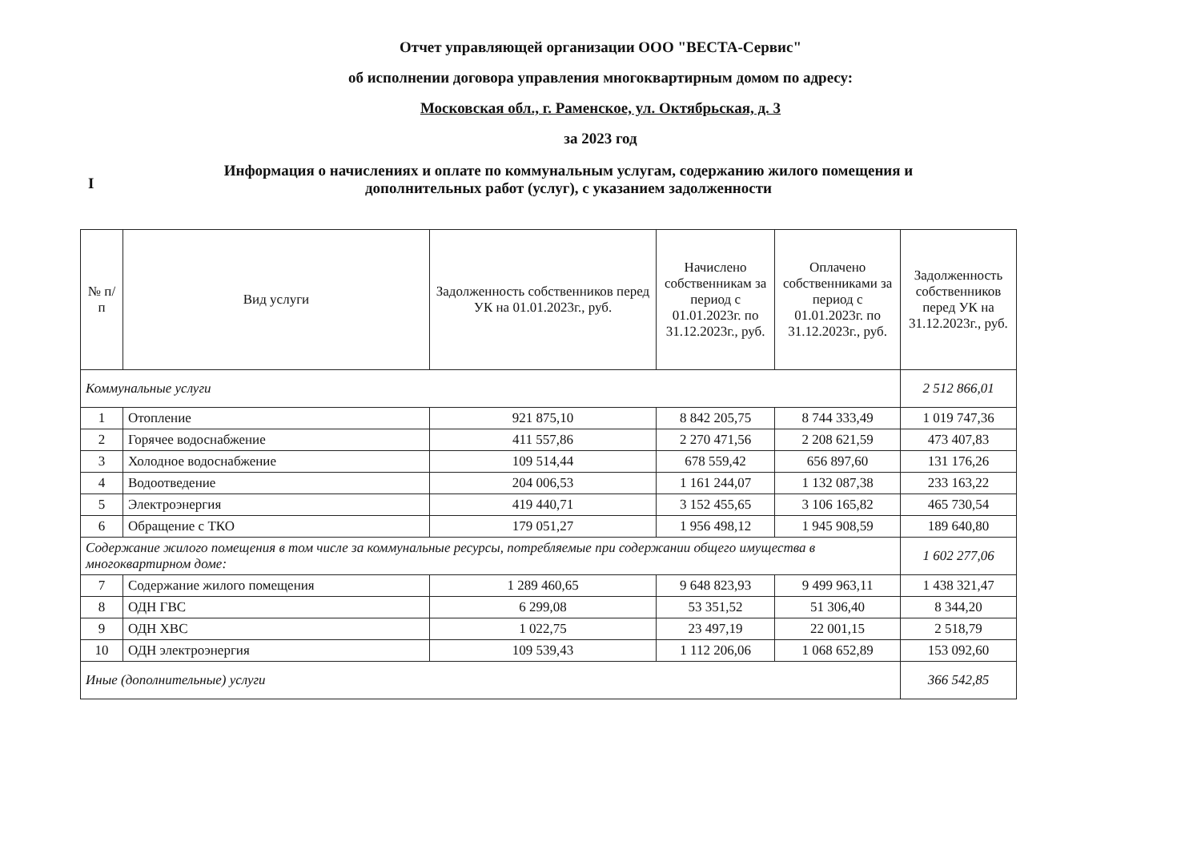Отчет управляющей организации ООО "ВЕСТА-Сервис"
об исполнении договора управления многоквартирным домом по адресу:
Московская обл., г. Раменское, ул. Октябрьская, д. 3
за 2023 год
I
Информация о начислениях и оплате по коммунальным услугам, содержанию жилого помещения и дополнительных работ (услуг), с указанием задолженности
| № п/п | Вид услуги | Задолженность собственников перед УК на 01.01.2023г., руб. | Начислено собственникам за период с 01.01.2023г. по 31.12.2023г., руб. | Оплачено собственниками за период с 01.01.2023г. по 31.12.2023г., руб. | Задолженность собственников перед УК на 31.12.2023г., руб. |
| --- | --- | --- | --- | --- | --- |
| Коммунальные услуги | | | | | 2 512 866,01 |
| 1 | Отопление | 921 875,10 | 8 842 205,75 | 8 744 333,49 | 1 019 747,36 |
| 2 | Горячее водоснабжение | 411 557,86 | 2 270 471,56 | 2 208 621,59 | 473 407,83 |
| 3 | Холодное водоснабжение | 109 514,44 | 678 559,42 | 656 897,60 | 131 176,26 |
| 4 | Водоотведение | 204 006,53 | 1 161 244,07 | 1 132 087,38 | 233 163,22 |
| 5 | Электроэнергия | 419 440,71 | 3 152 455,65 | 3 106 165,82 | 465 730,54 |
| 6 | Обращение с ТКО | 179 051,27 | 1 956 498,12 | 1 945 908,59 | 189 640,80 |
| Содержание жилого помещения в том числе за коммунальные ресурсы, потребляемые при содержании общего имущества в многоквартирном доме: | | | | | 1 602 277,06 |
| 7 | Содержание жилого помещения | 1 289 460,65 | 9 648 823,93 | 9 499 963,11 | 1 438 321,47 |
| 8 | ОДН ГВС | 6 299,08 | 53 351,52 | 51 306,40 | 8 344,20 |
| 9 | ОДН ХВС | 1 022,75 | 23 497,19 | 22 001,15 | 2 518,79 |
| 10 | ОДН электроэнергия | 109 539,43 | 1 112 206,06 | 1 068 652,89 | 153 092,60 |
| Иные (дополнительные) услуги | | | | | 366 542,85 |